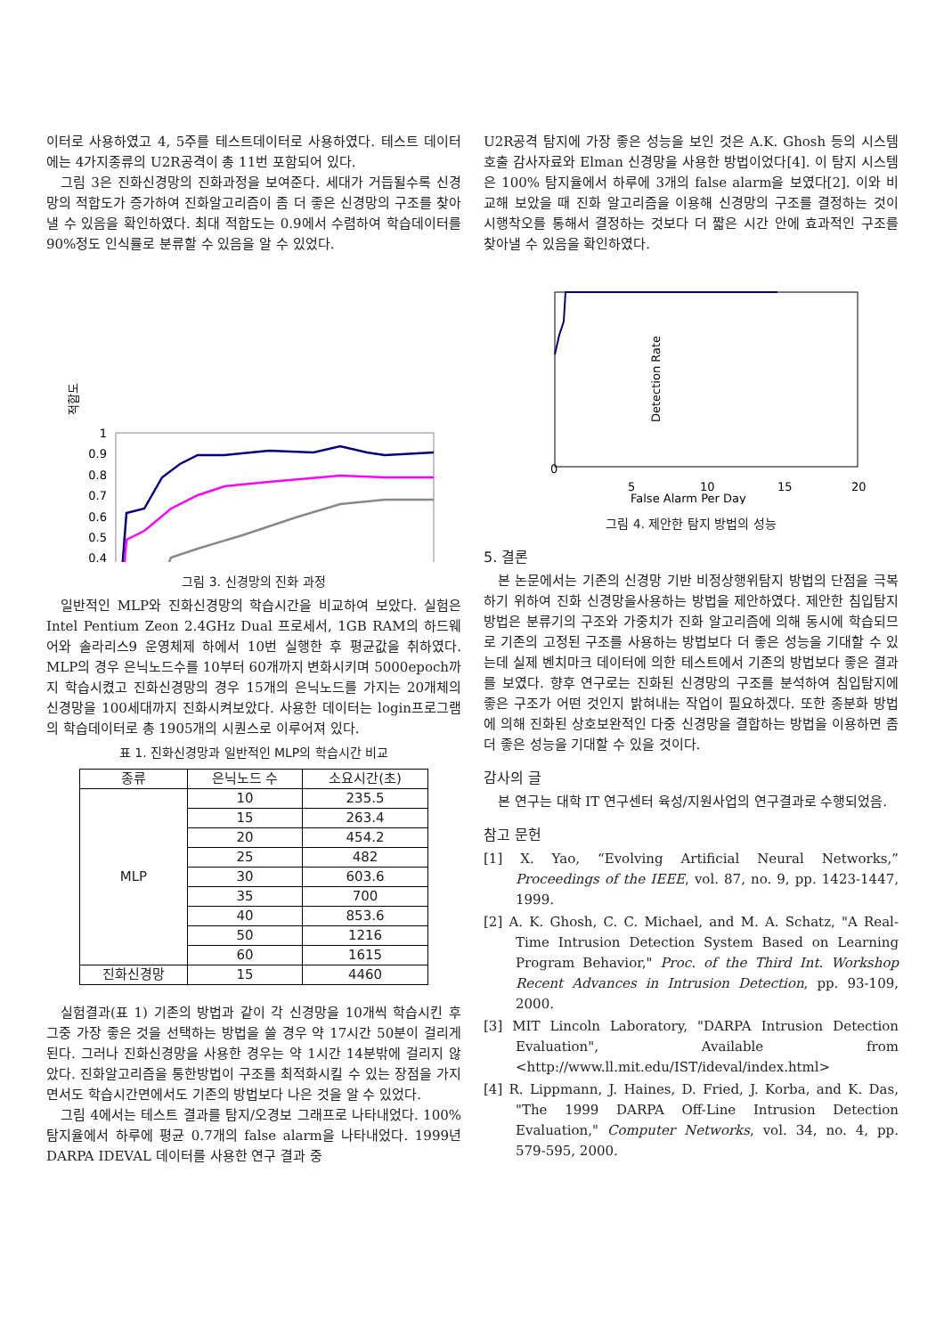이터로 사용하였고 4, 5주를 테스트데이터로 사용하였다. 테스트 데이터에는 4가지종류의 U2R공격이 총 11번 포함되어 있다.
그림 3은 진화신경망의 진화과정을 보여준다. 세대가 거듭될수록 신경망의 적합도가 증가하여 진화알고리즘이 좀 더 좋은 신경망의 구조를 찾아낼 수 있음을 확인하였다. 최대 적합도는 0.9에서 수렴하여 학습데이터를 90%정도 인식률로 분류할 수 있음을 알 수 있었다.
적합도
1
0.9
0.8
0.7
0.6
0.5
0.4
그림 3. 신경망의 진화 과정
일반적인 MLP와 진화신경망의 학습시간을 비교하여 보았다. 실험은 Intel Pentium Zeon 2.4GHz Dual 프로세서, 1GB RAM의 하드웨어와 솔라리스9 운영체제 하에서 10번 실행한 후 평균값을 취하였다. MLP의 경우 은닉노드수를 10부터 60개까지 변화시키며 5000epoch까지 학습시켰고 진화신경망의 경우 15개의 은닉노드를 가지는 20개체의 신경망을 100세대까지 진화시켜보았다. 사용한 데이터는 login프로그램의 학습데이터로 총 1905개의 시퀀스로 이루어져 있다.
표 1. 진화신경망과 일반적인 MLP의 학습시간 비교
| 종류 | 은닉노드 수 | 소요시간(초) |
| --- | --- | --- |
| MLP | 10 | 235.5 |
| | 15 | 263.4 |
| | 20 | 454.2 |
| | 25 | 482 |
| | 30 | 603.6 |
| | 35 | 700 |
| | 40 | 853.6 |
| | 50 | 1216 |
| | 60 | 1615 |
| 진화신경망 | 15 | 4460 |
실험결과(표 1) 기존의 방법과 같이 각 신경망을 10개씩 학습시킨 후 그중 가장 좋은 것을 선택하는 방법을 쓸 경우 약 17시간 50분이 걸리게 된다. 그러나 진화신경망을 사용한 경우는 약 1시간 14분밖에 걸리지 않았다. 진화알고리즘을 통한방법이 구조를 최적화시킬 수 있는 장점을 가지면서도 학습시간면에서도 기존의 방법보다 나은 것을 알 수 있었다.
그림 4에서는 테스트 결과를 탐지/오경보 그래프로 나타내었다. 100% 탐지율에서 하루에 평균 0.7개의 false alarm을 나타내었다. 1999년 DARPA IDEVAL 데이터를 사용한 연구 결과 중
U2R공격 탐지에 가장 좋은 성능을 보인 것은 A.K. Ghosh 등의 시스템 호출 감사자료와 Elman 신경망을 사용한 방법이었다[4]. 이 탐지 시스템은 100% 탐지율에서 하루에 3개의 false alarm을 보였다[2]. 이와 비교해 보았을 때 진화 알고리즘을 이용해 신경망의 구조를 결정하는 것이 시행착오를 통해서 결정하는 것보다 더 짧은 시간 안에 효과적인 구조를 찾아낼 수 있음을 확인하였다.
Detection Rate
0
5
10
15
20
False Alarm Per Day
그림 4. 제안한 탐지 방법의 성능
5. 결론
본 논문에서는 기존의 신경망 기반 비정상행위탐지 방법의 단점을 극복하기 위하여 진화 신경망을사용하는 방법을 제안하였다. 제안한 침입탐지 방법은 분류기의 구조와 가중치가 진화 알고리즘에 의해 동시에 학습되므로 기존의 고정된 구조를 사용하는 방법보다 더 좋은 성능을 기대할 수 있는데 실제 벤치마크 데이터에 의한 테스트에서 기존의 방법보다 좋은 결과를 보였다. 향후 연구로는 진화된 신경망의 구조를 분석하여 침입탐지에 좋은 구조가 어떤 것인지 밝혀내는 작업이 필요하겠다. 또한 종분화 방법에 의해 진화된 상호보완적인 다중 신경망을 결합하는 방법을 이용하면 좀 더 좋은 성능을 기대할 수 있을 것이다.
감사의 글
본 연구는 대학 IT 연구센터 육성/지원사업의 연구결과로 수행되었음.
참고 문헌
[1] X. Yao, “Evolving Artificial Neural Networks,” Proceedings of the IEEE, vol. 87, no. 9, pp. 1423-1447, 1999.
[2] A. K. Ghosh, C. C. Michael, and M. A. Schatz, "A Real-Time Intrusion Detection System Based on Learning Program Behavior," Proc. of the Third Int. Workshop Recent Advances in Intrusion Detection, pp. 93-109, 2000.
[3] MIT Lincoln Laboratory, "DARPA Intrusion Detection Evaluation", Available from <http://www.ll.mit.edu/IST/ideval/index.html>
[4] R. Lippmann, J. Haines, D. Fried, J. Korba, and K. Das, "The 1999 DARPA Off-Line Intrusion Detection Evaluation," Computer Networks, vol. 34, no. 4, pp. 579-595, 2000.